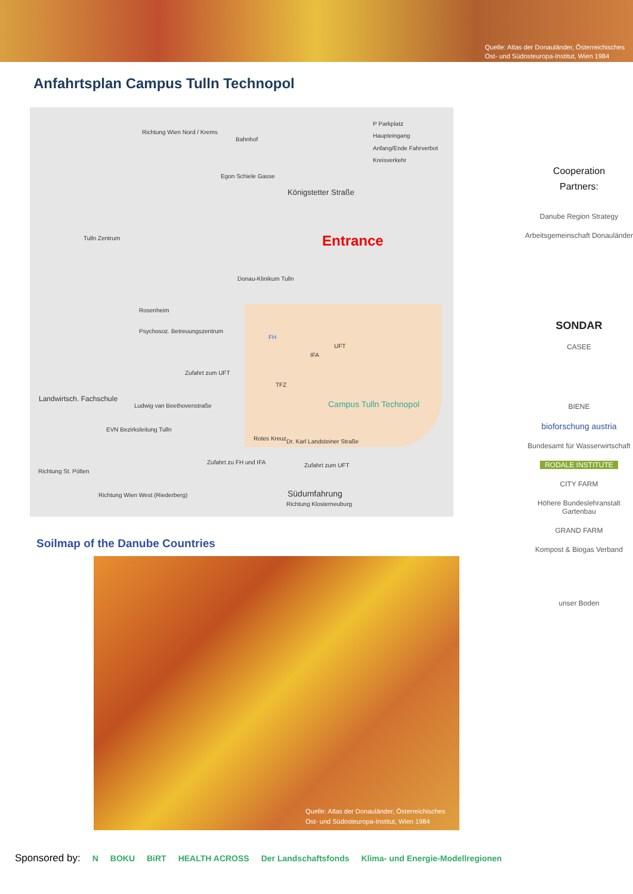Quelle: Atlas der Donauländer, Österreichisches
Ost- und Südosteuropa-Institut, Wien 1984
Anfahrtsplan Campus Tulln Technopol
Richtung Wien Nord / Krems
Bahnhof
P Parkplatz
Haupteingang
Anfang/Ende Fahrverbot
Kreisverkehr
Egon Schiele Gasse
Königstetter Straße
Tulln Zentrum Entrance
Donau-Klinikum Tulln
Rosenheim
Psychosoz. Betreuungszentrum
FH
UFT
IFA
TFZ
Zufahrt zum UFT
Landwirtsch. Fachschule
Ludwig van Beethovenstraße Campus Tulln Technopol
EVN Bezirksleitung Tulln
Rotes Kreuz Dr. Karl Landsteiner Straße
Zufahrt zu FH und IFA Zufahrt zum UFT
Richtung St. Pölten
Richtung Wien West (Riederberg) Südumfahrung
Richtung Klosterneuburg
Soilmap of the Danube Countries
Quelle: Atlas der Donauländer, Österreichisches
Ost- und Südosteuropa-Institut, Wien 1984
Cooperation
Partners:
Danube Region Strategy
Arbeitsgemeinschaft Donauländer
SONDAR
CASEE
BIENE
bioforschung austria
Bundesamt für Wasserwirtschaft
RODALE INSTITUTE
CITY FARM
Höhere Bundeslehranstalt Gartenbau
GRAND FARM
Kompost & Biogas Verband
unser Boden
Sponsored by: N BOKU BiRT HEALTH ACROSS Der Landschaftsfonds Klima- und Energie-Modellregionen